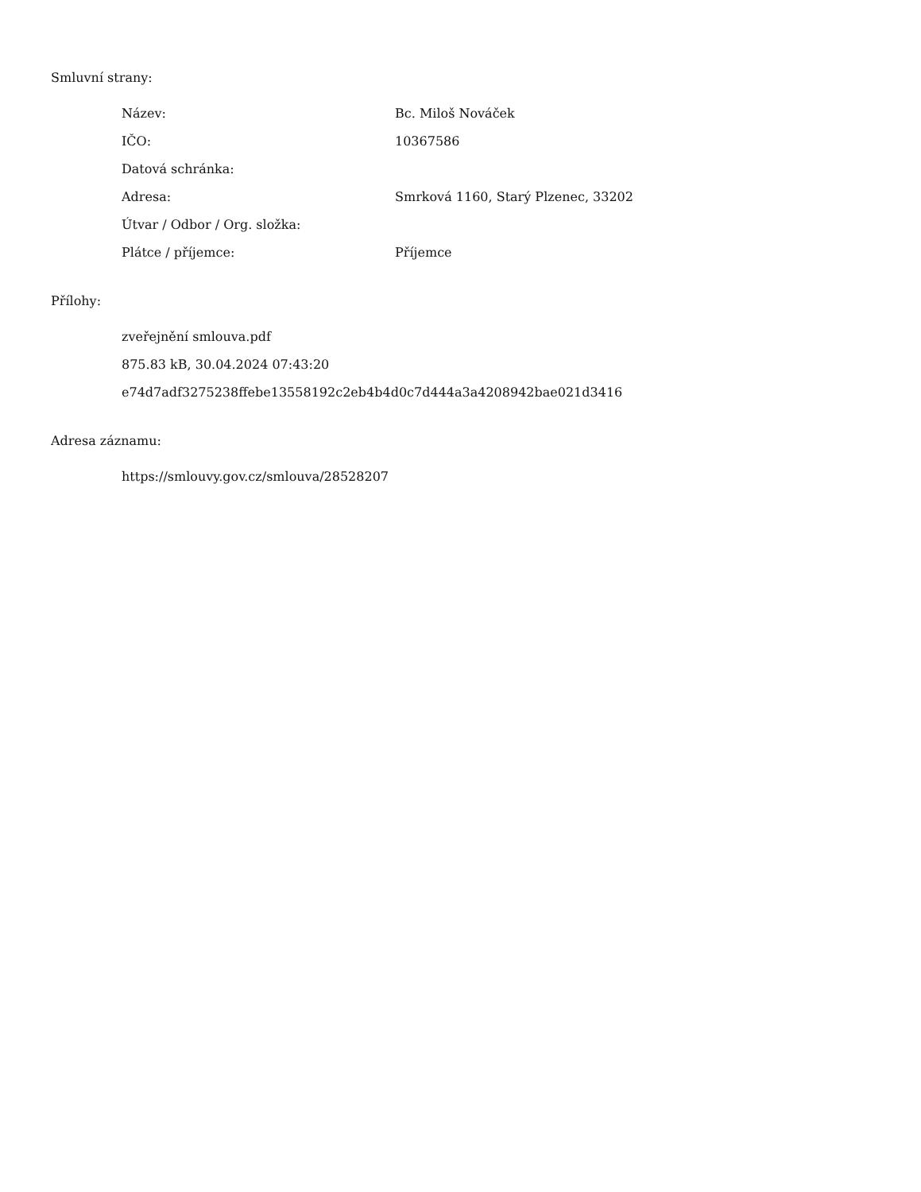Smluvní strany:
| Název: | Bc. Miloš Nováček |
| IČO: | 10367586 |
| Datová schránka: | |
| Adresa: | Smrková 1160, Starý Plzenec, 33202 |
| Útvar / Odbor / Org. složka: | |
| Plátce / příjemce: | Příjemce |
Přílohy:
zveřejnění smlouva.pdf
875.83 kB, 30.04.2024 07:43:20
e74d7adf3275238ffebe13558192c2eb4b4d0c7d444a3a4208942bae021d3416
Adresa záznamu:
https://smlouvy.gov.cz/smlouva/28528207